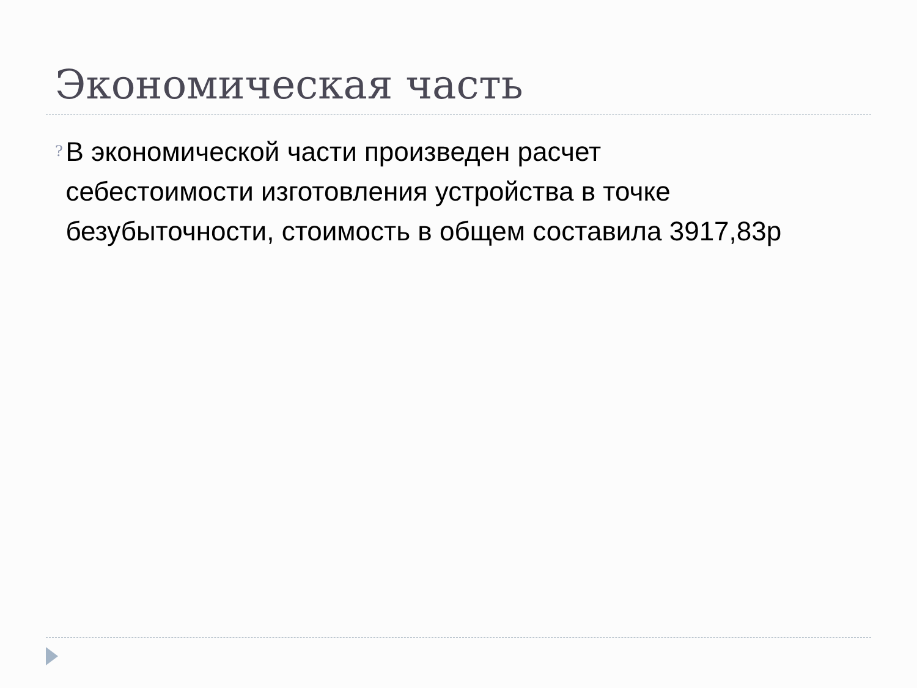Экономическая часть
?
В экономической части произведен расчет себестоимости изготовления устройства в точке безубыточности, стоимость в общем составила 3917,83р